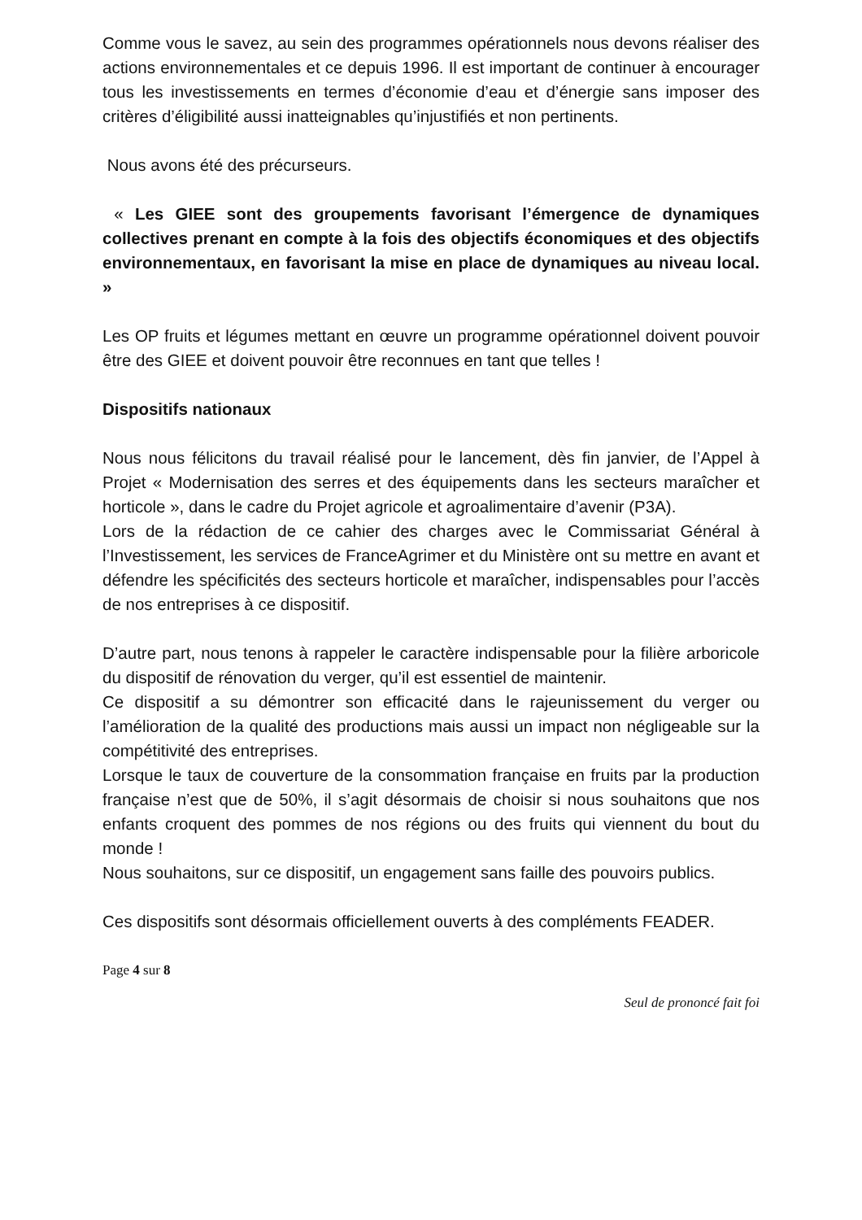Comme vous le savez, au sein des programmes opérationnels nous devons réaliser des actions environnementales et ce depuis 1996. Il est important de continuer à encourager tous les investissements en termes d’économie d’eau et d’énergie sans imposer des critères d’éligibilité aussi inatteignables qu’injustifiés et non pertinents.
Nous avons été des précurseurs.
« Les GIEE sont des groupements favorisant l’émergence de dynamiques collectives prenant en compte à la fois des objectifs économiques et des objectifs environnementaux, en favorisant la mise en place de dynamiques au niveau local. »
Les OP fruits et légumes mettant en œuvre un programme opérationnel doivent pouvoir être des GIEE et doivent pouvoir être reconnues en tant que telles !
Dispositifs nationaux
Nous nous félicitons du travail réalisé pour le lancement, dès fin janvier, de l’Appel à Projet « Modernisation des serres et des équipements dans les secteurs maraîcher et horticole », dans le cadre du Projet agricole et agroalimentaire d’avenir (P3A).
Lors de la rédaction de ce cahier des charges avec le Commissariat Général à l’Investissement, les services de FranceAgrimer et du Ministère ont su mettre en avant et défendre les spécificités des secteurs horticole et maraîcher, indispensables pour l’accès de nos entreprises à ce dispositif.
D’autre part, nous tenons à rappeler le caractère indispensable pour la filière arboricole du dispositif de rénovation du verger, qu’il est essentiel de maintenir.
Ce dispositif a su démontrer son efficacité dans le rajeunissement du verger ou l’amélioration de la qualité des productions mais aussi un impact non négligeable sur la compétitivité des entreprises.
Lorsque le taux de couverture de la consommation française en fruits par la production française n’est que de 50%, il s’agit désormais de choisir si nous souhaitons que nos enfants croquent des pommes de nos régions ou des fruits qui viennent du bout du monde !
Nous souhaitons, sur ce dispositif, un engagement sans faille des pouvoirs publics.
Ces dispositifs sont désormais officiellement ouverts à des compléments FEADER.
Page 4 sur 8
Seul de prononcé fait foi